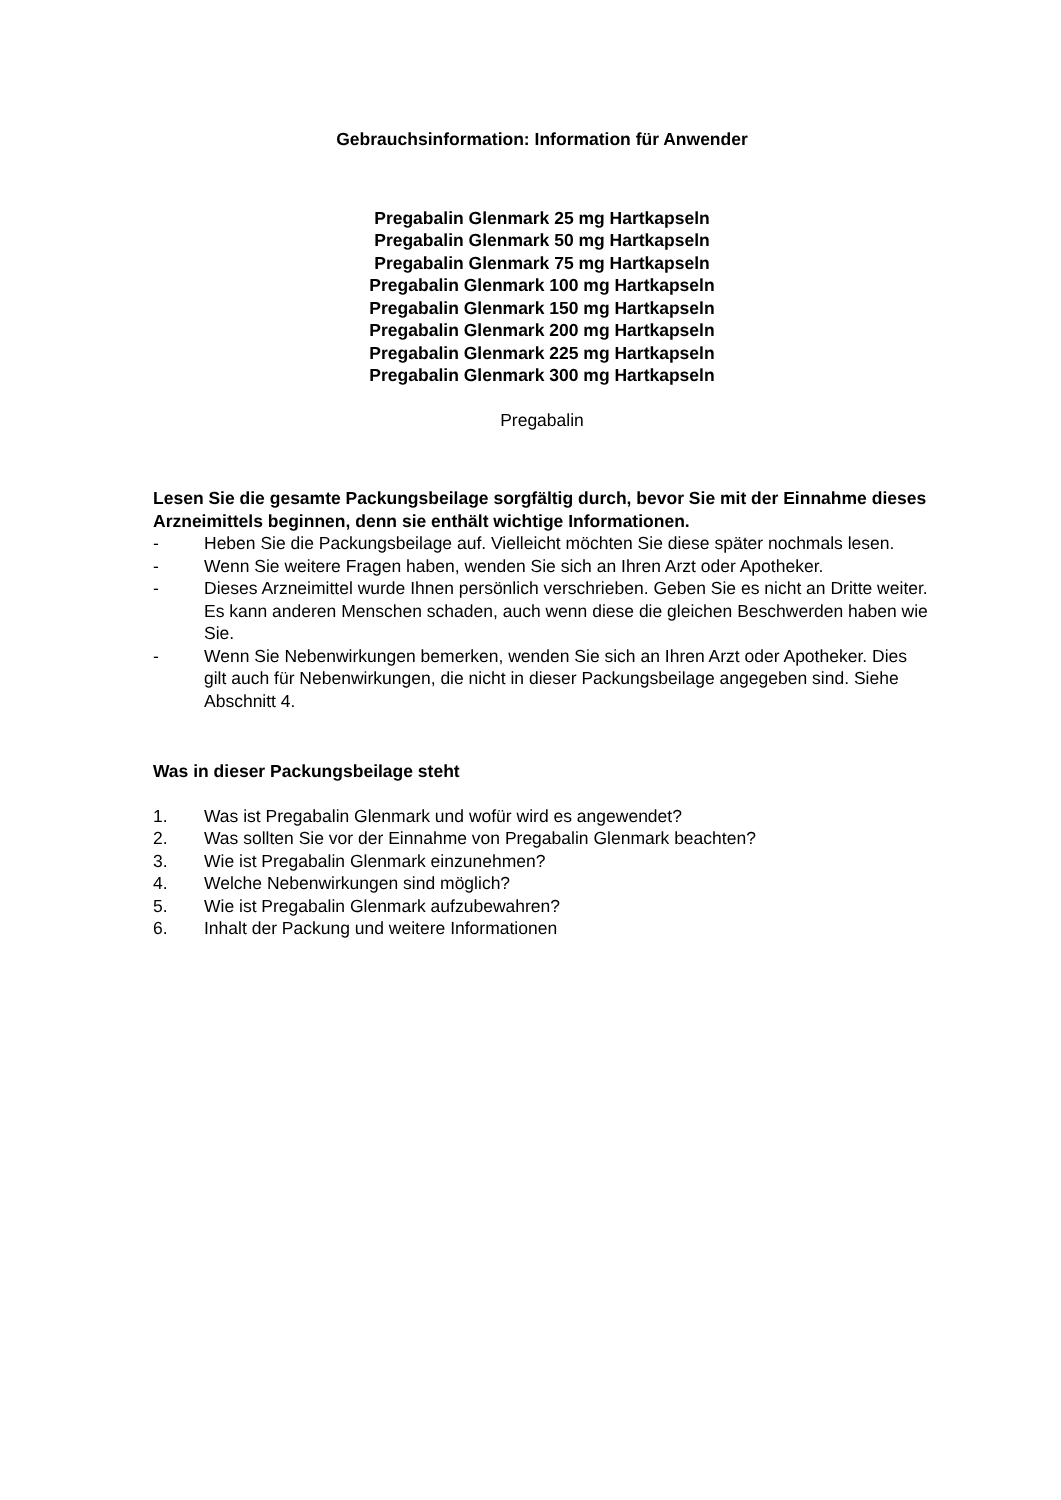Gebrauchsinformation: Information für Anwender
Pregabalin Glenmark 25 mg Hartkapseln
Pregabalin Glenmark 50 mg Hartkapseln
Pregabalin Glenmark 75 mg Hartkapseln
Pregabalin Glenmark 100 mg Hartkapseln
Pregabalin Glenmark 150 mg Hartkapseln
Pregabalin Glenmark 200 mg Hartkapseln
Pregabalin Glenmark 225 mg Hartkapseln
Pregabalin Glenmark 300 mg Hartkapseln
Pregabalin
Lesen Sie die gesamte Packungsbeilage sorgfältig durch, bevor Sie mit der Einnahme dieses Arzneimittels beginnen, denn sie enthält wichtige Informationen.
- Heben Sie die Packungsbeilage auf. Vielleicht möchten Sie diese später nochmals lesen.
- Wenn Sie weitere Fragen haben, wenden Sie sich an Ihren Arzt oder Apotheker.
- Dieses Arzneimittel wurde Ihnen persönlich verschrieben. Geben Sie es nicht an Dritte weiter. Es kann anderen Menschen schaden, auch wenn diese die gleichen Beschwerden haben wie Sie.
- Wenn Sie Nebenwirkungen bemerken, wenden Sie sich an Ihren Arzt oder Apotheker. Dies gilt auch für Nebenwirkungen, die nicht in dieser Packungsbeilage angegeben sind. Siehe Abschnitt 4.
Was in dieser Packungsbeilage steht
1. Was ist Pregabalin Glenmark und wofür wird es angewendet?
2. Was sollten Sie vor der Einnahme von Pregabalin Glenmark beachten?
3. Wie ist Pregabalin Glenmark einzunehmen?
4. Welche Nebenwirkungen sind möglich?
5. Wie ist Pregabalin Glenmark aufzubewahren?
6. Inhalt der Packung und weitere Informationen